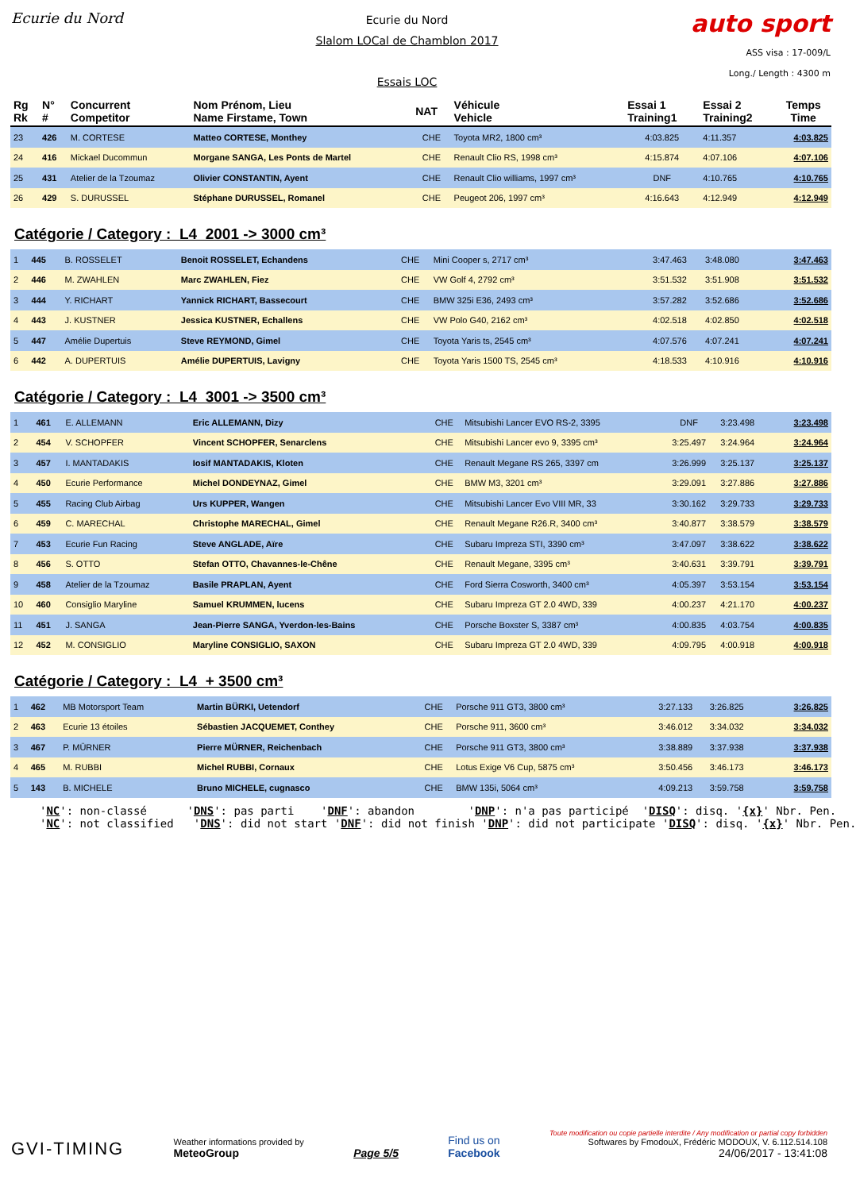Ecurie du Nord
Ecurie du Nord
Slalom LOCal de Chamblon 2017
Essais LOC
auto sport
ASS visa : 17-009/L
Long./ Length : 4300 m
| Rg Rk | N° # | Concurrent Competitor | Nom Prénom, Lieu Name Firstame, Town | NAT | Véhicule Vehicle | Essai 1 Training1 | Essai 2 Training2 | Temps Time |
| --- | --- | --- | --- | --- | --- | --- | --- | --- |
| 23 | 426 | M. CORTESE | Matteo CORTESE, Monthey | CHE | Toyota MR2, 1800 cm³ | 4:03.825 | 4:11.357 | 4:03.825 |
| 24 | 416 | Mickael Ducommun | Morgane SANGA, Les Ponts de Martel | CHE | Renault Clio RS, 1998 cm³ | 4:15.874 | 4:07.106 | 4:07.106 |
| 25 | 431 | Atelier de la Tzoumaz | Olivier CONSTANTIN, Ayent | CHE | Renault Clio williams, 1997 cm³ | DNF | 4:10.765 | 4:10.765 |
| 26 | 429 | S. DURUSSEL | Stéphane DURUSSEL, Romanel | CHE | Peugeot 206, 1997 cm³ | 4:16.643 | 4:12.949 | 4:12.949 |
Catégorie / Category : L4 2001 -> 3000 cm³
| 1 | 445 | B. ROSSELET | Benoit ROSSELET, Echandens | CHE | Mini Cooper s, 2717 cm³ | 3:47.463 | 3:48.080 | 3:47.463 |
| 2 | 446 | M. ZWAHLEN | Marc ZWAHLEN, Fiez | CHE | VW Golf 4, 2792 cm³ | 3:51.532 | 3:51.908 | 3:51.532 |
| 3 | 444 | Y. RICHART | Yannick RICHART, Bassecourt | CHE | BMW 325i E36, 2493 cm³ | 3:57.282 | 3:52.686 | 3:52.686 |
| 4 | 443 | J. KUSTNER | Jessica KUSTNER, Echallens | CHE | VW Polo G40, 2162 cm³ | 4:02.518 | 4:02.850 | 4:02.518 |
| 5 | 447 | Amélie Dupertuis | Steve REYMOND, Gimel | CHE | Toyota Yaris ts, 2545 cm³ | 4:07.576 | 4:07.241 | 4:07.241 |
| 6 | 442 | A. DUPERTUIS | Amélie DUPERTUIS, Lavigny | CHE | Toyota Yaris 1500 TS, 2545 cm³ | 4:18.533 | 4:10.916 | 4:10.916 |
Catégorie / Category : L4 3001 -> 3500 cm³
| 1 | 461 | E. ALLEMANN | Eric ALLEMANN, Dizy | CHE | Mitsubishi Lancer EVO RS-2, 3395 | DNF | 3:23.498 | 3:23.498 |
| 2 | 454 | V. SCHOPFER | Vincent SCHOPFER, Senarclens | CHE | Mitsubishi Lancer evo 9, 3395 cm³ | 3:25.497 | 3:24.964 | 3:24.964 |
| 3 | 457 | I. MANTADAKIS | Iosif MANTADAKIS, Kloten | CHE | Renault Megane RS 265, 3397 cm | 3:26.999 | 3:25.137 | 3:25.137 |
| 4 | 450 | Ecurie Performance | Michel DONDEYNAZ, Gimel | CHE | BMW M3, 3201 cm³ | 3:29.091 | 3:27.886 | 3:27.886 |
| 5 | 455 | Racing Club Airbag | Urs KUPPER, Wangen | CHE | Mitsubishi Lancer Evo VIII MR, 33 | 3:30.162 | 3:29.733 | 3:29.733 |
| 6 | 459 | C. MARECHAL | Christophe MARECHAL, Gimel | CHE | Renault Megane R26.R, 3400 cm³ | 3:40.877 | 3:38.579 | 3:38.579 |
| 7 | 453 | Ecurie Fun Racing | Steve ANGLADE, Aïre | CHE | Subaru Impreza STI, 3390 cm³ | 3:47.097 | 3:38.622 | 3:38.622 |
| 8 | 456 | S. OTTO | Stefan OTTO, Chavannes-le-Chêne | CHE | Renault Megane, 3395 cm³ | 3:40.631 | 3:39.791 | 3:39.791 |
| 9 | 458 | Atelier de la Tzoumaz | Basile PRAPLAN, Ayent | CHE | Ford Sierra Cosworth, 3400 cm³ | 4:05.397 | 3:53.154 | 3:53.154 |
| 10 | 460 | Consiglio Maryline | Samuel KRUMMEN, lucens | CHE | Subaru Impreza GT 2.0 4WD, 339 | 4:00.237 | 4:21.170 | 4:00.237 |
| 11 | 451 | J. SANGA | Jean-Pierre SANGA, Yverdon-les-Bains | CHE | Porsche Boxster S, 3387 cm³ | 4:00.835 | 4:03.754 | 4:00.835 |
| 12 | 452 | M. CONSIGLIO | Maryline CONSIGLIO, SAXON | CHE | Subaru Impreza GT 2.0 4WD, 339 | 4:09.795 | 4:00.918 | 4:00.918 |
Catégorie / Category : L4 + 3500 cm³
| 1 | 462 | MB Motorsport Team | Martin BÜRKI, Uetendorf | CHE | Porsche 911 GT3, 3800 cm³ | 3:27.133 | 3:26.825 | 3:26.825 |
| 2 | 463 | Ecurie 13 étoiles | Sébastien JACQUEMET, Conthey | CHE | Porsche 911, 3600 cm³ | 3:46.012 | 3:34.032 | 3:34.032 |
| 3 | 467 | P. MÜRNER | Pierre MÜRNER, Reichenbach | CHE | Porsche 911 GT3, 3800 cm³ | 3:38.889 | 3:37.938 | 3:37.938 |
| 4 | 465 | M. RUBBI | Michel RUBBI, Cornaux | CHE | Lotus Exige V6 Cup, 5875 cm³ | 3:50.456 | 3:46.173 | 3:46.173 |
| 5 | 143 | B. MICHELE | Bruno MICHELE, cugnasco | CHE | BMW 135i, 5064 cm³ | 4:09.213 | 3:59.758 | 3:59.758 |
'NC': non-classé 'DNS': pas parti 'DNF': abandon 'DNP': n'a pas participé 'DISQ': disq. '{x}' Nbr. Pen. 'NC': not classified 'DNS': did not start 'DNF': did not finish 'DNP': did not participate 'DISQ': disq. '{x}' Nbr. Pen.
GVI-TIMING
Weather informations provided by
MeteoGroup
Page 5/5
Find us on
Facebook
Toute modification ou copie partielle interdite / Any modification or partial copy forbidden
Softwares by FmodouX, Frédéric MODOUX, V. 6.112.514.108
24/06/2017 - 13:41:08